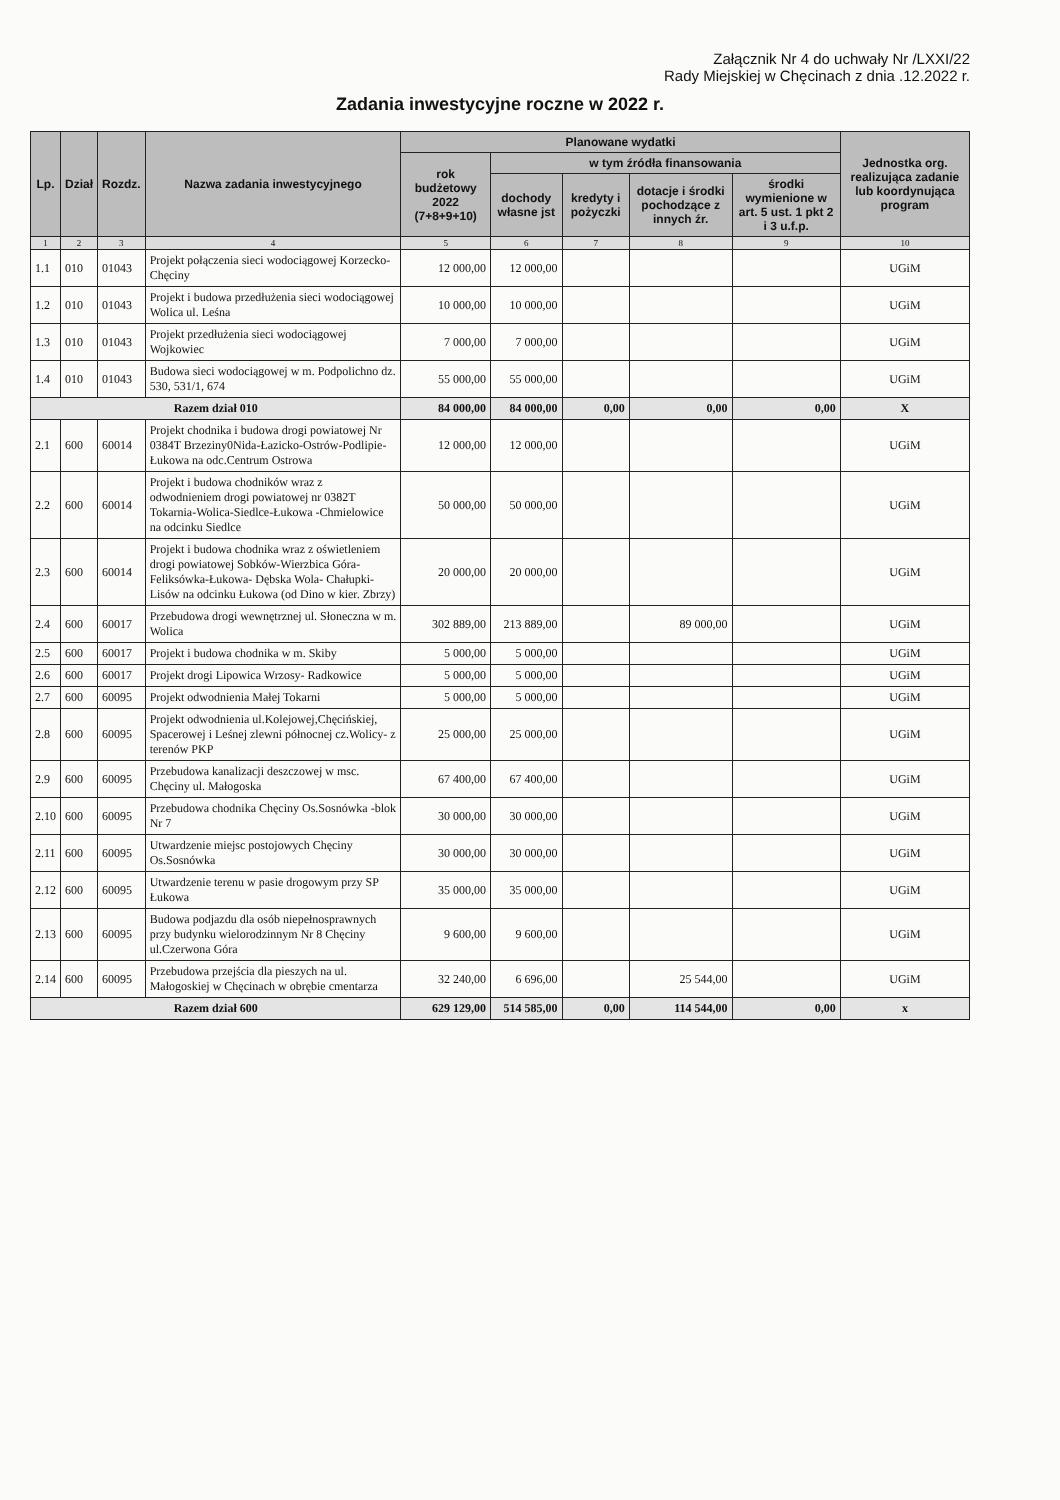Załącznik Nr 4 do uchwały Nr /LXXI/22
Rady Miejskiej w Chęcinach z dnia .12.2022 r.
Zadania inwestycyjne roczne w 2022 r.
| Lp. | Dział | Rozdz. | Nazwa zadania inwestycyjnego | Planowane wydatki | | | | | Jednostka org. realizująca zadanie lub koordynująca program |
| --- | --- | --- | --- | --- | --- | --- | --- | --- | --- |
| | | | | rok budżetowy 2022 (7+8+9+10) | w tym źródła finansowania | | | | |
| | | | | | dochody własne jst | kredyty i pożyczki | dotacje i środki pochodzące z innych źr. | środki wymienione w art. 5 ust. 1 pkt 2 i 3 u.f.p. | |
| 1 | 2 | 3 | 4 | 5 | 6 | 7 | 8 | 9 | 10 |
| 1.1 | 010 | 01043 | Projekt połączenia sieci wodociągowej Korzecko-Chęciny | 12 000,00 | 12 000,00 | | | | UGiM |
| 1.2 | 010 | 01043 | Projekt i budowa przedłużenia sieci wodociągowej Wolica ul. Leśna | 10 000,00 | 10 000,00 | | | | UGiM |
| 1.3 | 010 | 01043 | Projekt przedłużenia sieci wodociągowej Wojkowiec | 7 000,00 | 7 000,00 | | | | UGiM |
| 1.4 | 010 | 01043 | Budowa sieci wodociągowej w m. Podpolichno dz. 530, 531/1, 674 | 55 000,00 | 55 000,00 | | | | UGiM |
| Razem dział 010 | | | | 84 000,00 | 84 000,00 | 0,00 | 0,00 | 0,00 | X |
| 2.1 | 600 | 60014 | Projekt chodnika i budowa drogi powiatowej Nr 0384T Brzeziny0Nida-Łazicko-Ostrów-Podlipie-Łukowa na odc.Centrum Ostrowa | 12 000,00 | 12 000,00 | | | | UGiM |
| 2.2 | 600 | 60014 | Projekt i budowa chodników wraz z odwodnieniem drogi powiatowej nr 0382T Tokarnia-Wolica-Siedlce-Łukowa -Chmielowice na odcinku Siedlce | 50 000,00 | 50 000,00 | | | | UGiM |
| 2.3 | 600 | 60014 | Projekt i budowa chodnika wraz z oświetleniem drogi powiatowej Sobków-Wierzbica Góra- Feliksówka-Łukowa- Dębska Wola- Chałupki-Lisów na odcinku Łukowa (od Dino w kier. Zbrzy) | 20 000,00 | 20 000,00 | | | | UGiM |
| 2.4 | 600 | 60017 | Przebudowa drogi wewnętrznej ul. Słoneczna w m. Wolica | 302 889,00 | 213 889,00 | | 89 000,00 | | UGiM |
| 2.5 | 600 | 60017 | Projekt i budowa chodnika w m. Skiby | 5 000,00 | 5 000,00 | | | | UGiM |
| 2.6 | 600 | 60017 | Projekt drogi Lipowica Wrzosy- Radkowice | 5 000,00 | 5 000,00 | | | | UGiM |
| 2.7 | 600 | 60095 | Projekt odwodnienia Małej Tokarni | 5 000,00 | 5 000,00 | | | | UGiM |
| 2.8 | 600 | 60095 | Projekt odwodnienia ul.Kolejowej,Chęcińskiej, Spacerowej i Leśnej zlewni północnej cz.Wolicy- z terenów PKP | 25 000,00 | 25 000,00 | | | | UGiM |
| 2.9 | 600 | 60095 | Przebudowa kanalizacji deszczowej w msc. Chęciny ul. Małogoska | 67 400,00 | 67 400,00 | | | | UGiM |
| 2.10 | 600 | 60095 | Przebudowa chodnika Chęciny Os.Sosnówka -blok Nr 7 | 30 000,00 | 30 000,00 | | | | UGiM |
| 2.11 | 600 | 60095 | Utwardzenie miejsc postojowych Chęciny Os.Sosnówka | 30 000,00 | 30 000,00 | | | | UGiM |
| 2.12 | 600 | 60095 | Utwardzenie terenu w pasie drogowym przy SP Łukowa | 35 000,00 | 35 000,00 | | | | UGiM |
| 2.13 | 600 | 60095 | Budowa podjazdu dla osób niepełnosprawnych przy budynku wielorodzinnym Nr 8 Chęciny ul.Czerwona Góra | 9 600,00 | 9 600,00 | | | | UGiM |
| 2.14 | 600 | 60095 | Przebudowa przejścia dla pieszych na ul. Małogoskiej w Chęcinach w obrębie cmentarza | 32 240,00 | 6 696,00 | | 25 544,00 | | UGiM |
| Razem dział 600 | | | | 629 129,00 | 514 585,00 | 0,00 | 114 544,00 | 0,00 | x |